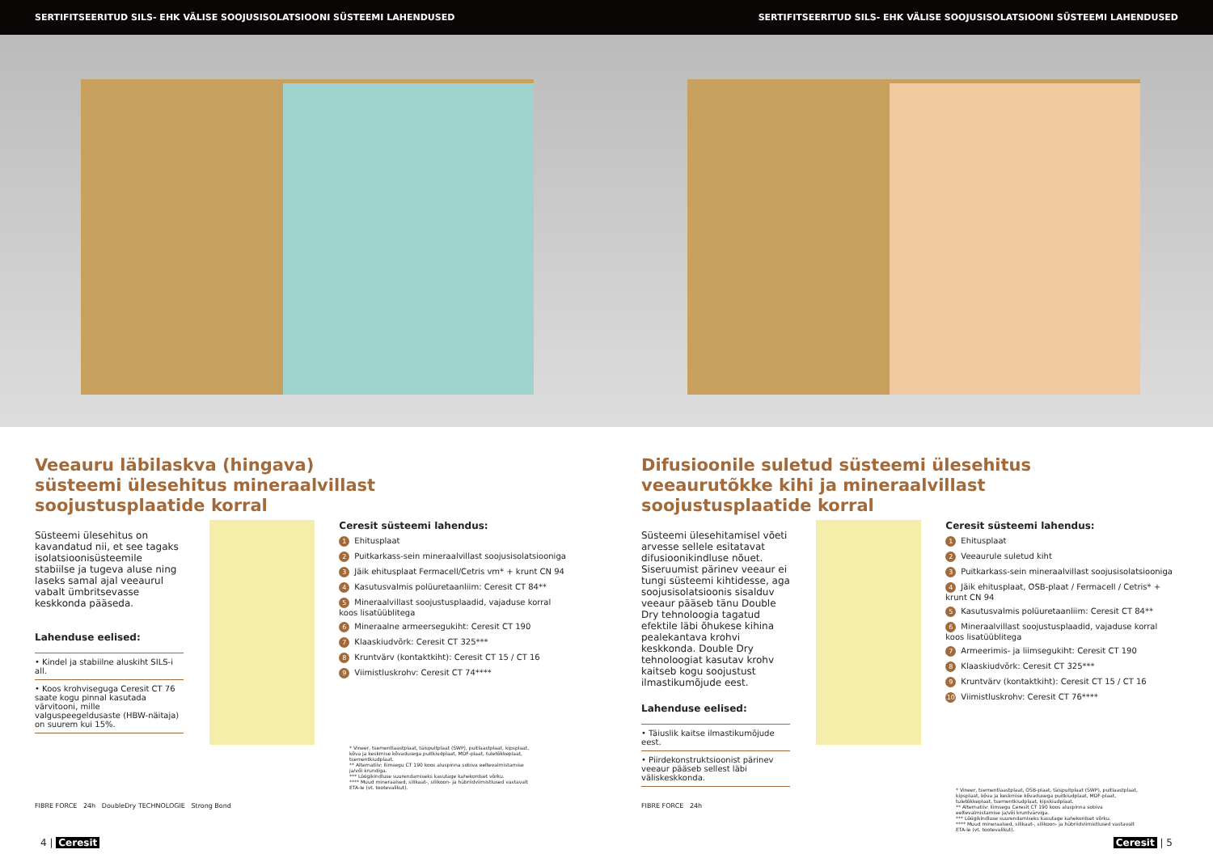SERTIFITSEERITUD SILS- EHK VÄLISE SOOJUSISOLATSIOONI SÜSTEEMI LAHENDUSED
Veeauru läbilaskva (hingava)
süsteemi ülesehitus mineraalvillast
soojustusplaatide korral
Süsteemi ülesehitus on kavandatud nii, et see tagaks isolatsioonisüsteemile stabiilse ja tugeva aluse ning laseks samal ajal veeaurul vabalt ümbritsevasse keskkonda pääseda.
Lahenduse eelised:
• Kindel ja stabiilne aluskiht SILS-i all.
• Koos krohviseguga Ceresit CT 76 saate kogu pinnal kasutada värvitooni, mille valguspeegeldusaste (HBW-näitaja) on suurem kui 15%.
Ceresit süsteemi lahendus:
1 Ehitusplaat
2 Puitkarkass-sein mineraalvillast soojusisolatsiooniga
3 Jäik ehitusplaat Fermacell/Cetris vm* + krunt CN 94
4 Kasutusvalmis polüuretaanliim: Ceresit CT 84**
5 Mineraalvillast soojustusplaadid, vajaduse korral koos lisatüüblitega
6 Mineraalne armeersegukiht: Ceresit CT 190
7 Klaaskiudvõrk: Ceresit CT 325***
8 Kruntvärv (kontaktkiht): Ceresit CT 15 / CT 16
9 Viimistluskrohv: Ceresit CT 74****
* Vineer, tsementlaastplaat, täispuitplaat (SWP), puitlaastplaat, kipsplaat, kõva ja keskmise kõvadusega puitkiudplaat, MDF-plaat, tuletõkkeplaat, tsementkiudplaat.
** Alternatiiv: liimsegu CT 190 koos aluspinna sobiva eeltevalmistamise ja/või krundiga.
*** Löögikindluse suurendamiseks kasutage kahekordset võrku.
**** Muud mineraalsed, silikaat-, silikoon- ja hübriidviimistlused vastavalt ETA-le (vt. tootevalikut).
FIBRE FORCE 24h DoubleDry TECHNOLOGIE Strong Bond
4 | Ceresit
SERTIFITSEERITUD SILS- EHK VÄLISE SOOJUSISOLATSIOONI SÜSTEEMI LAHENDUSED
Difusioonile suletud süsteemi ülesehitus
veeaurutõkke kihi ja mineraalvillast
soojustusplaatide korral
Süsteemi ülesehitamisel võeti arvesse sellele esitatavat difusioonikindluse nõuet. Siseruumist pärinev veeaur ei tungi süsteemi kihtidesse, aga soojusisolatsioonis sisalduv veeaur pääseb tänu Double Dry tehnoloogia tagatud efektile läbi õhukese kihina pealekantava krohvi keskkonda. Double Dry tehnoloogiat kasutav krohv kaitseb kogu soojustust ilmastikumõjude eest.
Lahenduse eelised:
• Täiuslik kaitse ilmastikumõjude eest.
• Piirdekonstruktsioonist pärinev veeaur pääseb sellest läbi väliskeskkonda.
Ceresit süsteemi lahendus:
1 Ehitusplaat
2 Veeaurule suletud kiht
3 Puitkarkass-sein mineraalvillast soojusisolatsiooniga
4 Jäik ehitusplaat, OSB-plaat / Fermacell / Cetris* + krunt CN 94
5 Kasutusvalmis polüuretaanliim: Ceresit CT 84**
6 Mineraalvillast soojustusplaadid, vajaduse korral koos lisatüüblitega
7 Armeerimis- ja liimsegukiht: Ceresit CT 190
8 Klaaskiudvõrk: Ceresit CT 325***
9 Kruntvärv (kontaktkiht): Ceresit CT 15 / CT 16
10 Viimistluskrohv: Ceresit CT 76****
* Vineer, tsementlaastplaat, OSB-plaat, täispuitplaat (SWP), puitlaastplaat, kipsplaat, kõva ja keskmise kõvadusega puitkiudplaat, MDF-plaat, tuletõkkeplaat, tsementkiudplaat, kipskiudplaat.
** Alternatiiv: liimsegu Ceresit CT 190 koos aluspinna sobiva eeltevalmistamise ja/või kruntvärviga.
*** Löögikindluse suurendamiseks kasutage kahekordset võrku.
**** Muud mineraalsed, silikaat-, silikoon- ja hübriidviimistlused vastavalt ETA-le (vt. tootevalikut).
FIBRE FORCE 24h
Ceresit | 5